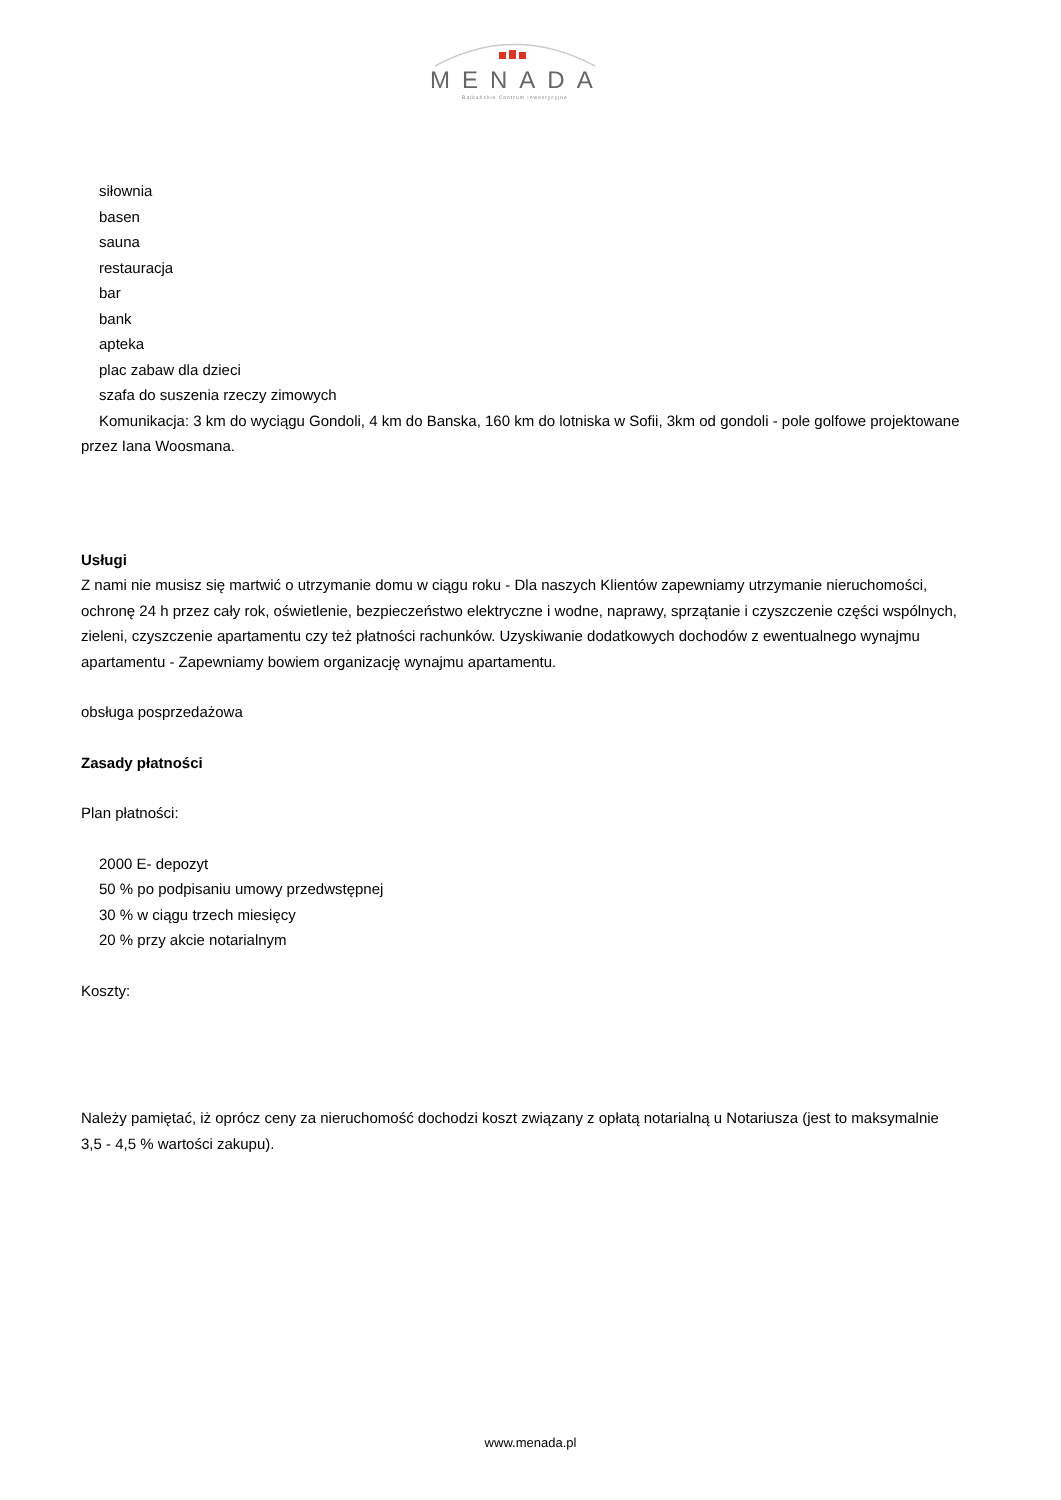MENADA
Bałkańskie Centrum Inwestycyjne
siłownia
basen
sauna
restauracja
bar
bank
apteka
plac zabaw dla dzieci
szafa do suszenia rzeczy zimowych
Komunikacja: 3 km do wyciągu Gondoli, 4 km do Banska, 160 km do lotniska w Sofii, 3km od gondoli - pole golfowe projektowane przez Iana Woosmana.
Usługi
Z nami nie musisz się martwić o utrzymanie domu w ciągu roku - Dla naszych Klientów zapewniamy utrzymanie nieruchomości, ochronę 24 h przez cały rok, oświetlenie, bezpieczeństwo elektryczne i wodne, naprawy, sprzątanie i czyszczenie części wspólnych, zieleni, czyszczenie apartamentu czy też płatności rachunków. Uzyskiwanie dodatkowych dochodów z ewentualnego wynajmu apartamentu - Zapewniamy bowiem organizację wynajmu apartamentu.
obsługa posprzedażowa
Zasady płatności
Plan płatności:
2000 E- depozyt
50 % po podpisaniu umowy przedwstępnej
30 % w ciągu trzech miesięcy
20 % przy akcie notarialnym
Koszty:
Należy pamiętać, iż oprócz ceny za nieruchomość dochodzi koszt związany z opłatą notarialną u Notariusza (jest to maksymalnie 3,5 - 4,5 % wartości zakupu).
www.menada.pl